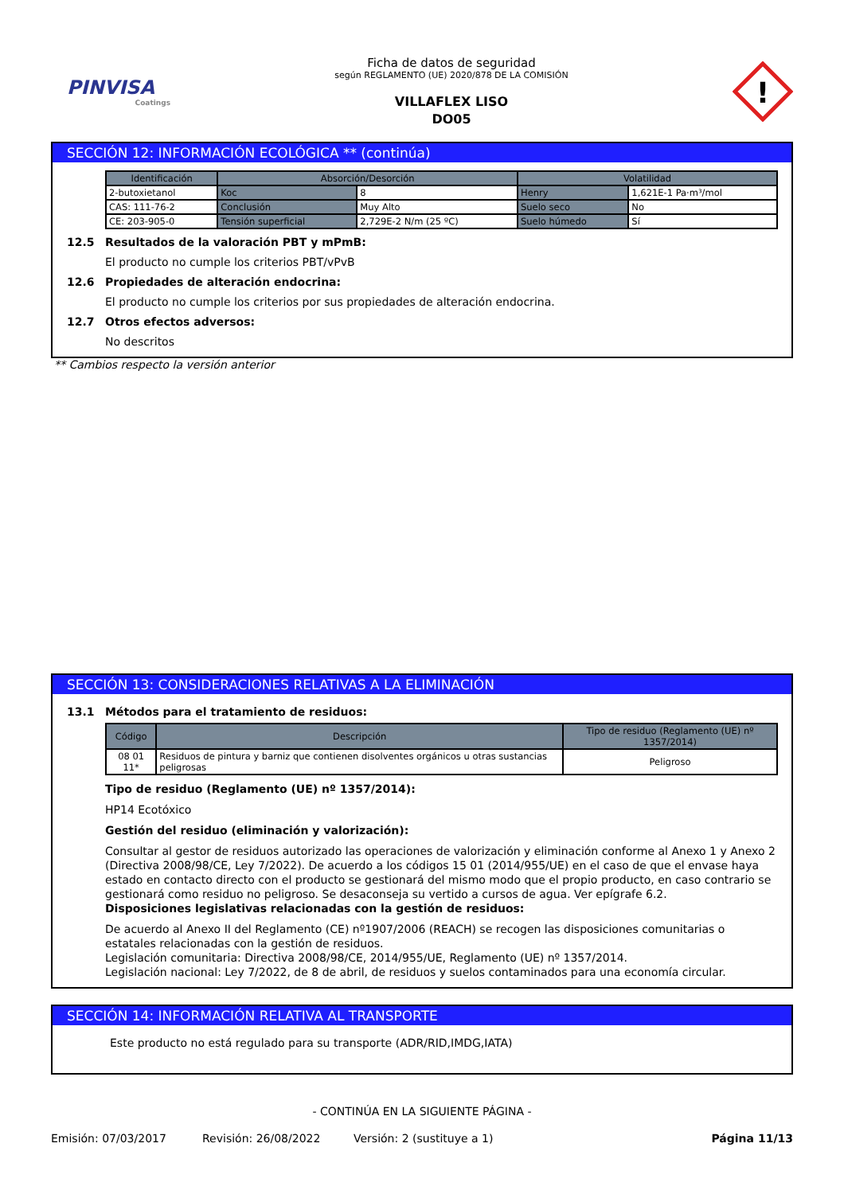PINVISA
Coatings
Ficha de datos de seguridad
según REGLAMENTO (UE) 2020/878 DE LA COMISIÓN
VILLAFLEX LISO
DO05
!
SECCIÓN 12: INFORMACIÓN ECOLÓGICA ** (continúa)
| Identificación | Absorción/Desorción | | Volatilidad | |
| --- | --- | --- | --- | --- |
| 2-butoxietanol | Koc | 8 | Henry | 1,621E-1 Pa·m³/mol |
| CAS: 111-76-2 | Conclusión | Muy Alto | Suelo seco | No |
| CE: 203-905-0 | Tensión superficial | 2,729E-2 N/m (25 ºC) | Suelo húmedo | Sí |
12.5 Resultados de la valoración PBT y mPmB:
El producto no cumple los criterios PBT/vPvB
12.6 Propiedades de alteración endocrina:
El producto no cumple los criterios por sus propiedades de alteración endocrina.
12.7 Otros efectos adversos:
No descritos
** Cambios respecto la versión anterior
SECCIÓN 13: CONSIDERACIONES RELATIVAS A LA ELIMINACIÓN
13.1 Métodos para el tratamiento de residuos:
| Código | Descripción | Tipo de residuo (Reglamento (UE) nº 1357/2014) |
| --- | --- | --- |
| 08 01 11* | Residuos de pintura y barniz que contienen disolventes orgánicos u otras sustancias peligrosas | Peligroso |
Tipo de residuo (Reglamento (UE) nº 1357/2014):
HP14 Ecotóxico
Gestión del residuo (eliminación y valorización):
Consultar al gestor de residuos autorizado las operaciones de valorización y eliminación conforme al Anexo 1 y Anexo 2 (Directiva 2008/98/CE, Ley 7/2022). De acuerdo a los códigos 15 01 (2014/955/UE) en el caso de que el envase haya estado en contacto directo con el producto se gestionará del mismo modo que el propio producto, en caso contrario se gestionará como residuo no peligroso. Se desaconseja su vertido a cursos de agua. Ver epígrafe 6.2.
Disposiciones legislativas relacionadas con la gestión de residuos:
De acuerdo al Anexo II del Reglamento (CE) nº1907/2006 (REACH) se recogen las disposiciones comunitarias o estatales relacionadas con la gestión de residuos.
Legislación comunitaria: Directiva 2008/98/CE, 2014/955/UE, Reglamento (UE) nº 1357/2014.
Legislación nacional: Ley 7/2022, de 8 de abril, de residuos y suelos contaminados para una economía circular.
SECCIÓN 14: INFORMACIÓN RELATIVA AL TRANSPORTE
Este producto no está regulado para su transporte (ADR/RID,IMDG,IATA)
- CONTINÚA EN LA SIGUIENTE PÁGINA -
Emisión: 07/03/2017 Revisión: 26/08/2022 Versión: 2 (sustituye a 1) Página 11/13